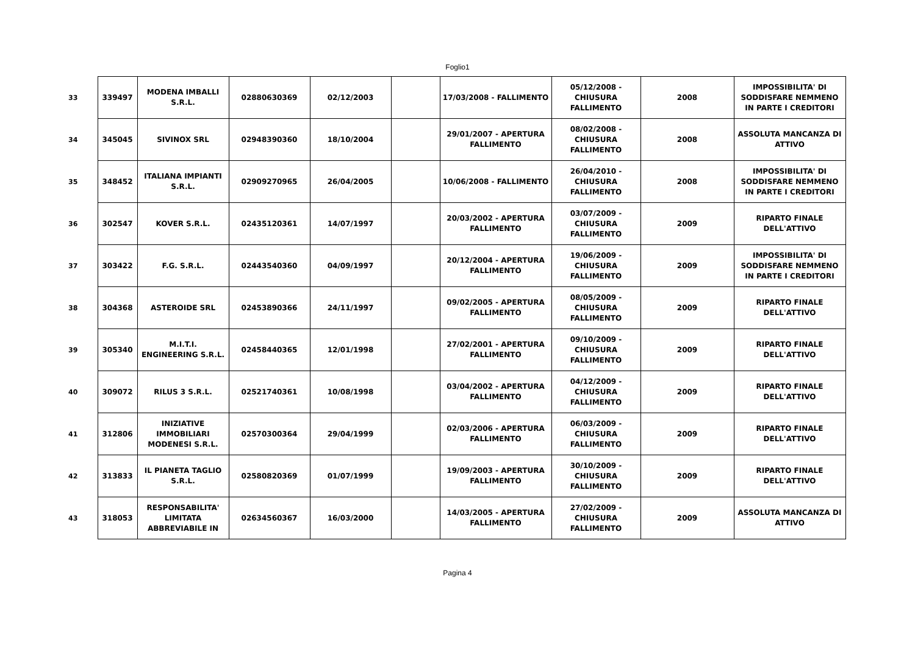Foglio1
| 33 | 339497 | MODENA IMBALLI S.R.L. | 02880630369 | 02/12/2003 | | 17/03/2008 - FALLIMENTO | 05/12/2008 - CHIUSURA FALLIMENTO | 2008 | IMPOSSIBILITA' DI SODDISFARE NEMMENO IN PARTE I CREDITORI |
| 34 | 345045 | SIVINOX SRL | 02948390360 | 18/10/2004 | | 29/01/2007 - APERTURA FALLIMENTO | 08/02/2008 - CHIUSURA FALLIMENTO | 2008 | ASSOLUTA MANCANZA DI ATTIVO |
| 35 | 348452 | ITALIANA IMPIANTI S.R.L. | 02909270965 | 26/04/2005 | | 10/06/2008 - FALLIMENTO | 26/04/2010 - CHIUSURA FALLIMENTO | 2008 | IMPOSSIBILITA' DI SODDISFARE NEMMENO IN PARTE I CREDITORI |
| 36 | 302547 | KOVER S.R.L. | 02435120361 | 14/07/1997 | | 20/03/2002 - APERTURA FALLIMENTO | 03/07/2009 - CHIUSURA FALLIMENTO | 2009 | RIPARTO FINALE DELL'ATTIVO |
| 37 | 303422 | F.G. S.R.L. | 02443540360 | 04/09/1997 | | 20/12/2004 - APERTURA FALLIMENTO | 19/06/2009 - CHIUSURA FALLIMENTO | 2009 | IMPOSSIBILITA' DI SODDISFARE NEMMENO IN PARTE I CREDITORI |
| 38 | 304368 | ASTEROIDE SRL | 02453890366 | 24/11/1997 | | 09/02/2005 - APERTURA FALLIMENTO | 08/05/2009 - CHIUSURA FALLIMENTO | 2009 | RIPARTO FINALE DELL'ATTIVO |
| 39 | 305340 | M.I.T.I. ENGINEERING S.R.L. | 02458440365 | 12/01/1998 | | 27/02/2001 - APERTURA FALLIMENTO | 09/10/2009 - CHIUSURA FALLIMENTO | 2009 | RIPARTO FINALE DELL'ATTIVO |
| 40 | 309072 | RILUS 3 S.R.L. | 02521740361 | 10/08/1998 | | 03/04/2002 - APERTURA FALLIMENTO | 04/12/2009 - CHIUSURA FALLIMENTO | 2009 | RIPARTO FINALE DELL'ATTIVO |
| 41 | 312806 | INIZIATIVE IMMOBILIARI MODENESI S.R.L. | 02570300364 | 29/04/1999 | | 02/03/2006 - APERTURA FALLIMENTO | 06/03/2009 - CHIUSURA FALLIMENTO | 2009 | RIPARTO FINALE DELL'ATTIVO |
| 42 | 313833 | IL PIANETA TAGLIO S.R.L. | 02580820369 | 01/07/1999 | | 19/09/2003 - APERTURA FALLIMENTO | 30/10/2009 - CHIUSURA FALLIMENTO | 2009 | RIPARTO FINALE DELL'ATTIVO |
| 43 | 318053 | RESPONSABILITA' LIMITATA ABBREVIABILE IN | 02634560367 | 16/03/2000 | | 14/03/2005 - APERTURA FALLIMENTO | 27/02/2009 - CHIUSURA FALLIMENTO | 2009 | ASSOLUTA MANCANZA DI ATTIVO |
Pagina 4